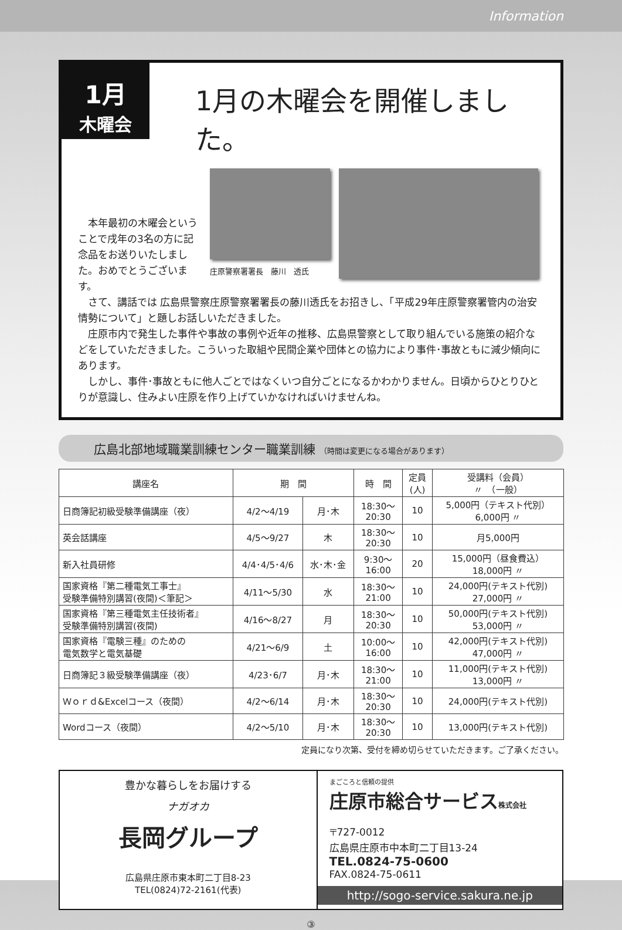Information
1月
木曜会
1月の木曜会を開催しました。
　本年最初の木曜会ということで戌年の3名の方に記念品をお送りいたしました。おめでとうございます。
庄原警察署署長　藤川　透氏
　さて、講話では 広島県警察庄原警察署署長の藤川透氏をお招きし、「平成29年庄原警察署管内の治安情勢について」と題しお話しいただきました。
　庄原市内で発生した事件や事故の事例や近年の推移、広島県警察として取り組んでいる施策の紹介などをしていただきました。こういった取組や民間企業や団体との協力により事件･事故ともに減少傾向にあります。
　しかし、事件･事故ともに他人ごとではなくいつ自分ごとになるかわかりません。日頃からひとりひとりが意識し、住みよい庄原を作り上げていかなければいけませんね。
広島北部地域職業訓練センター職業訓練 （時間は変更になる場合があります）
| 講座名 | 期 間 | | 時 間 | 定員 (人) | 受講料（会員） 〃 （一般） |
| --- | --- | --- | --- | --- | --- |
| 日商簿記初級受験準備講座（夜） | 4/2～4/19 | 月･木 | 18:30～ 20:30 | 10 | 5,000円（テキスト代別） 6,000円 〃 |
| 英会話講座 | 4/5～9/27 | 木 | 18:30～ 20:30 | 10 | 月5,000円 |
| 新入社員研修 | 4/4･4/5･4/6 | 水･木･金 | 9:30～ 16:00 | 20 | 15,000円（昼食費込） 18,000円 〃 |
| 国家資格『第二種電気工事士』 受験準備特別講習(夜間)＜筆記＞ | 4/11～5/30 | 水 | 18:30～ 21:00 | 10 | 24,000円(テキスト代別) 27,000円 〃 |
| 国家資格『第三種電気主任技術者』 受験準備特別講習(夜間) | 4/16～8/27 | 月 | 18:30～ 20:30 | 10 | 50,000円(テキスト代別) 53,000円 〃 |
| 国家資格『電験三種』のための 電気数学と電気基礎 | 4/21～6/9 | 土 | 10:00～ 16:00 | 10 | 42,000円(テキスト代別) 47,000円 〃 |
| 日商簿記３級受験準備講座（夜） | 4/23･6/7 | 月･木 | 18:30～ 21:00 | 10 | 11,000円(テキスト代別) 13,000円 〃 |
| Ｗｏｒｄ&Excelコース（夜間） | 4/2～6/14 | 月･木 | 18:30～ 20:30 | 10 | 24,000円(テキスト代別) |
| Wordコース（夜間） | 4/2～5/10 | 月･木 | 18:30～ 20:30 | 10 | 13,000円(テキスト代別) |
定員になり次第、受付を締め切らせていただきます。ご了承ください。
豊かな暮らしをお届けする
ナガオカ
長岡グループ
広島県庄原市東本町二丁目8-23
TEL(0824)72-2161(代表)
まごころと信頼の提供
庄原市総合サービス株式会社
〒727-0012
広島県庄原市中本町二丁目13-24
TEL.0824-75-0600
FAX.0824-75-0611
http://sogo-service.sakura.ne.jp
③